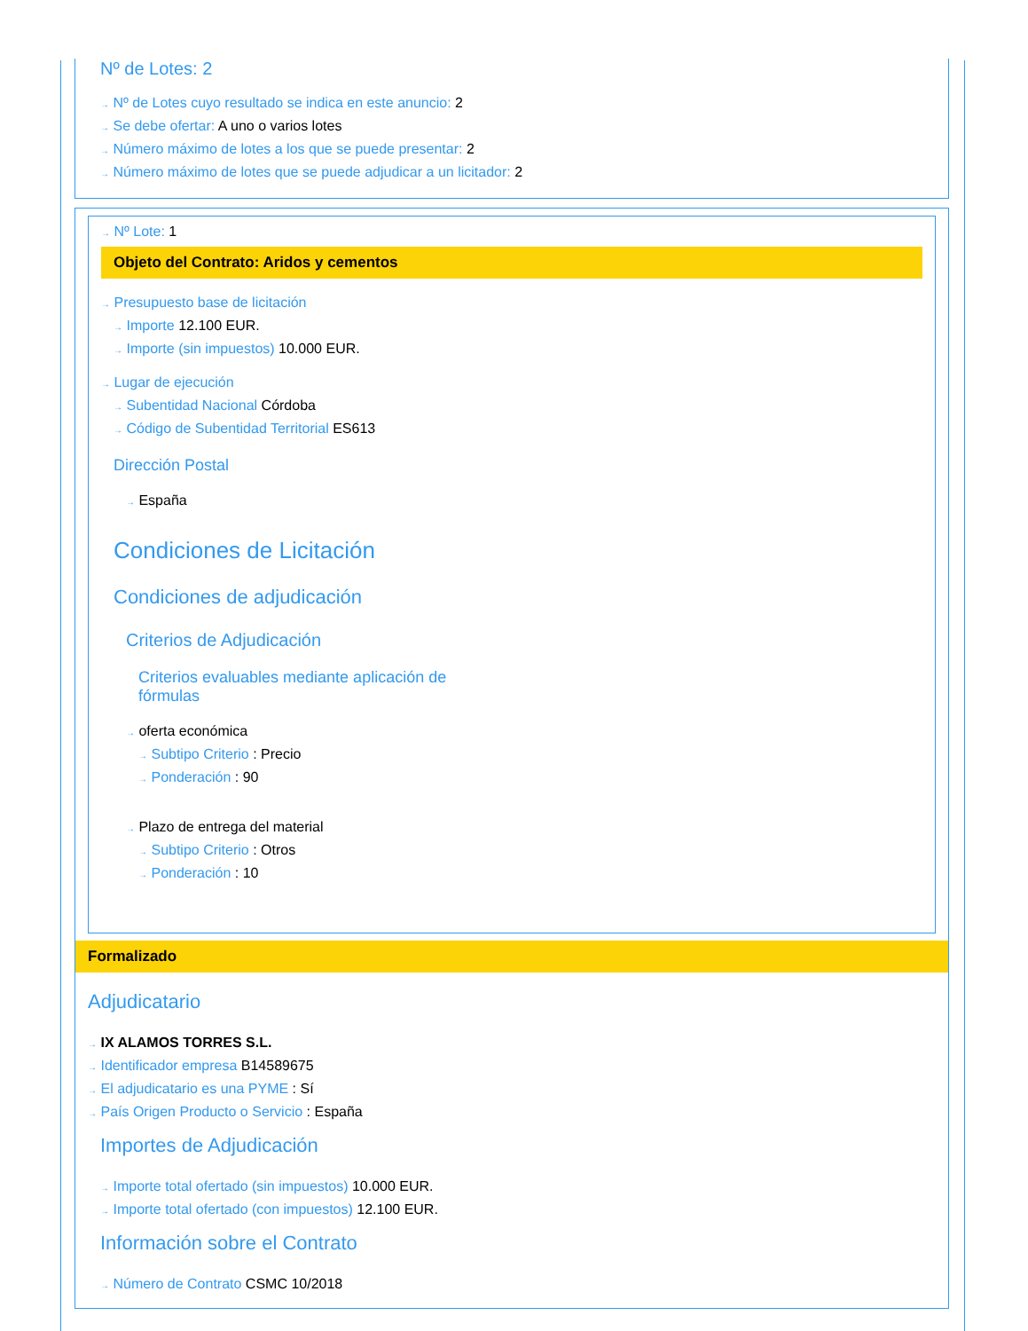Nº de Lotes: 2
→ Nº de Lotes cuyo resultado se indica en este anuncio: 2
→ Se debe ofertar: A uno o varios lotes
→ Número máximo de lotes a los que se puede presentar: 2
→ Número máximo de lotes que se puede adjudicar a un licitador: 2
→ Nº Lote: 1
Objeto del Contrato: Aridos y cementos
→ Presupuesto base de licitación
→ Importe 12.100 EUR.
→ Importe (sin impuestos) 10.000 EUR.
→ Lugar de ejecución
→ Subentidad Nacional Córdoba
→ Código de Subentidad Territorial ES613
Dirección Postal
→ España
Condiciones de Licitación
Condiciones de adjudicación
Criterios de Adjudicación
Criterios evaluables mediante aplicación de fórmulas
→ oferta económica
→ Subtipo Criterio : Precio
→ Ponderación : 90
→ Plazo de entrega del material
→ Subtipo Criterio : Otros
→ Ponderación : 10
Formalizado
Adjudicatario
→ IX ALAMOS TORRES S.L.
→ Identificador empresa B14589675
→ El adjudicatario es una PYME : Sí
→ País Origen Producto o Servicio : España
Importes de Adjudicación
→ Importe total ofertado (sin impuestos) 10.000 EUR.
→ Importe total ofertado (con impuestos) 12.100 EUR.
Información sobre el Contrato
→ Número de Contrato CSMC 10/2018